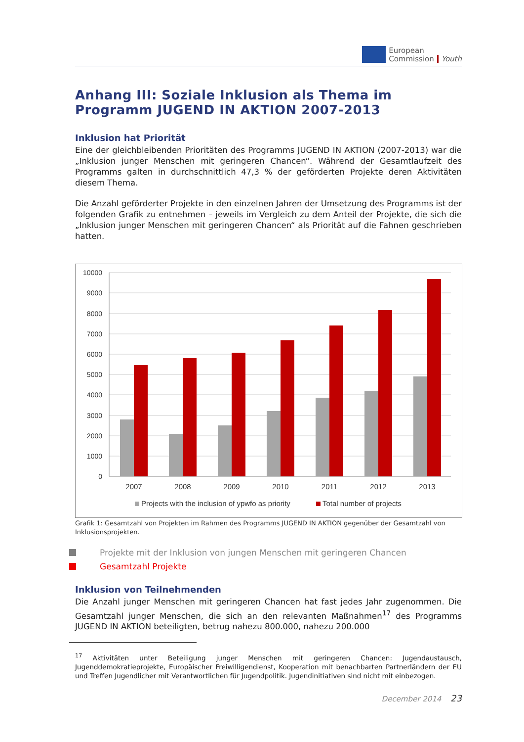European
Commission
Youth
Anhang III: Soziale Inklusion als Thema im Programm JUGEND IN AKTION 2007-2013
Inklusion hat Priorität
Eine der gleichbleibenden Prioritäten des Programms JUGEND IN AKTION (2007-2013) war die „Inklusion junger Menschen mit geringeren Chancen“. Während der Gesamtlaufzeit des Programms galten in durchschnittlich 47,3 % der geförderten Projekte deren Aktivitäten diesem Thema.
Die Anzahl geförderter Projekte in den einzelnen Jahren der Umsetzung des Programms ist der folgenden Grafik zu entnehmen – jeweils im Vergleich zu dem Anteil der Projekte, die sich die „Inklusion junger Menschen mit geringeren Chancen“ als Priorität auf die Fahnen geschrieben hatten.
10000
9000
8000
7000
6000
5000
4000
3000
2000
1000
0
2007
2008
2009
2010
2011
2012
2013
Projects with the inclusion of ypwfo as priority
Total number of projects
Grafik 1: Gesamtzahl von Projekten im Rahmen des Programms JUGEND IN AKTION gegenüber der Gesamtzahl von Inklusionsprojekten.
Projekte mit der Inklusion von jungen Menschen mit geringeren Chancen
Gesamtzahl Projekte
Inklusion von Teilnehmenden
Die Anzahl junger Menschen mit geringeren Chancen hat fast jedes Jahr zugenommen. Die Gesamtzahl junger Menschen, die sich an den relevanten Maßnahmen<sup>17</sup> des Programms JUGEND IN AKTION beteiligten, betrug nahezu 800.000, nahezu 200.000
<sup>17</sup> Aktivitäten unter Beteiligung junger Menschen mit geringeren Chancen: Jugendaustausch, Jugenddemokratieprojekte, Europäischer Freiwilligendienst, Kooperation mit benachbarten Partnerländern der EU und Treffen Jugendlicher mit Verantwortlichen für Jugendpolitik. Jugendinitiativen sind nicht mit einbezogen.
December 2014 23